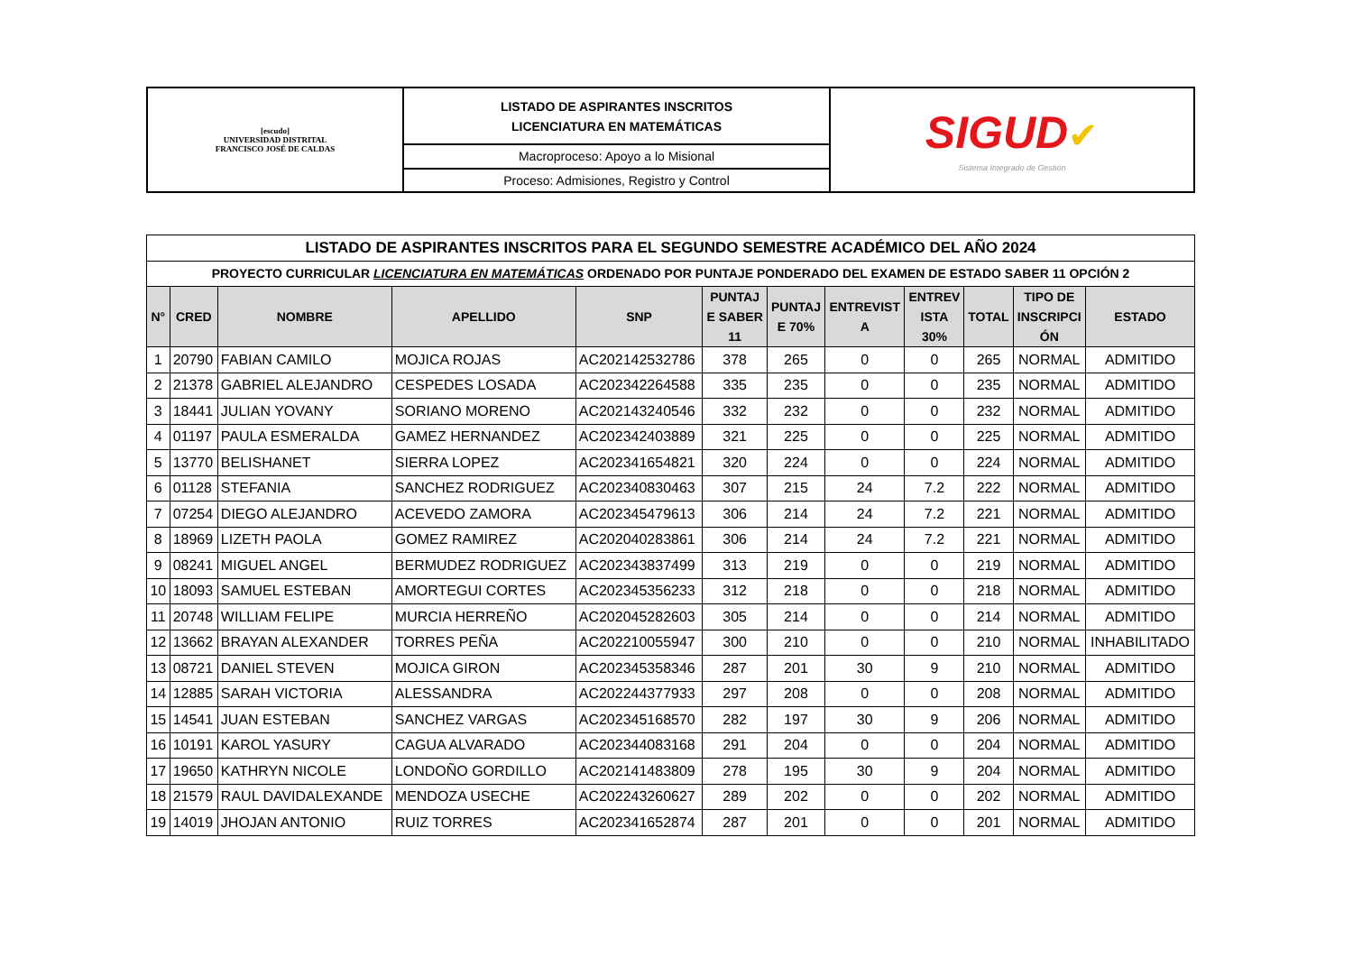| [escudo] UNIVERSIDAD DISTRITAL FRANCISCO JOSÉ DE CALDAS | LISTADO DE ASPIRANTES INSCRITOS LICENCIATURA EN MATEMÁTICAS | SIGUD ✔ Sistema Integrado de Gestión |
| | Macroproceso: Apoyo a lo Misional | |
| | Proceso: Admisiones, Registro y Control | |
| LISTADO DE ASPIRANTES INSCRITOS PARA EL SEGUNDO SEMESTRE ACADÉMICO DEL AÑO 2024 | | | | | | | | | | | |
| PROYECTO CURRICULAR LICENCIATURA EN MATEMÁTICAS ORDENADO POR PUNTAJE PONDERADO DEL EXAMEN DE ESTADO SABER 11 OPCIÓN 2 | | | | | | | | | | | |
| N° | CRED | NOMBRE | APELLIDO | SNP | PUNTAJ E SABER 11 | PUNTAJ E 70% | ENTREVIST A | ENTREV ISTA 30% | TOTAL | TIPO DE INSCRIPCI ÓN | ESTADO |
| 1 | 20790 | FABIAN CAMILO | MOJICA ROJAS | AC202142532786 | 378 | 265 | 0 | 0 | 265 | NORMAL | ADMITIDO |
| 2 | 21378 | GABRIEL ALEJANDRO | CESPEDES LOSADA | AC202342264588 | 335 | 235 | 0 | 0 | 235 | NORMAL | ADMITIDO |
| 3 | 18441 | JULIAN YOVANY | SORIANO MORENO | AC202143240546 | 332 | 232 | 0 | 0 | 232 | NORMAL | ADMITIDO |
| 4 | 01197 | PAULA ESMERALDA | GAMEZ HERNANDEZ | AC202342403889 | 321 | 225 | 0 | 0 | 225 | NORMAL | ADMITIDO |
| 5 | 13770 | BELISHANET | SIERRA LOPEZ | AC202341654821 | 320 | 224 | 0 | 0 | 224 | NORMAL | ADMITIDO |
| 6 | 01128 | STEFANIA | SANCHEZ RODRIGUEZ | AC202340830463 | 307 | 215 | 24 | 7.2 | 222 | NORMAL | ADMITIDO |
| 7 | 07254 | DIEGO ALEJANDRO | ACEVEDO ZAMORA | AC202345479613 | 306 | 214 | 24 | 7.2 | 221 | NORMAL | ADMITIDO |
| 8 | 18969 | LIZETH PAOLA | GOMEZ RAMIREZ | AC202040283861 | 306 | 214 | 24 | 7.2 | 221 | NORMAL | ADMITIDO |
| 9 | 08241 | MIGUEL ANGEL | BERMUDEZ RODRIGUEZ | AC202343837499 | 313 | 219 | 0 | 0 | 219 | NORMAL | ADMITIDO |
| 10 | 18093 | SAMUEL ESTEBAN | AMORTEGUI CORTES | AC202345356233 | 312 | 218 | 0 | 0 | 218 | NORMAL | ADMITIDO |
| 11 | 20748 | WILLIAM FELIPE | MURCIA HERREÑO | AC202045282603 | 305 | 214 | 0 | 0 | 214 | NORMAL | ADMITIDO |
| 12 | 13662 | BRAYAN ALEXANDER | TORRES PEÑA | AC202210055947 | 300 | 210 | 0 | 0 | 210 | NORMAL | INHABILITADO |
| 13 | 08721 | DANIEL STEVEN | MOJICA GIRON | AC202345358346 | 287 | 201 | 30 | 9 | 210 | NORMAL | ADMITIDO |
| 14 | 12885 | SARAH VICTORIA | ALESSANDRA | AC202244377933 | 297 | 208 | 0 | 0 | 208 | NORMAL | ADMITIDO |
| 15 | 14541 | JUAN ESTEBAN | SANCHEZ VARGAS | AC202345168570 | 282 | 197 | 30 | 9 | 206 | NORMAL | ADMITIDO |
| 16 | 10191 | KAROL YASURY | CAGUA ALVARADO | AC202344083168 | 291 | 204 | 0 | 0 | 204 | NORMAL | ADMITIDO |
| 17 | 19650 | KATHRYN NICOLE | LONDOÑO GORDILLO | AC202141483809 | 278 | 195 | 30 | 9 | 204 | NORMAL | ADMITIDO |
| 18 | 21579 | RAUL DAVIDALEXANDE | MENDOZA USECHE | AC202243260627 | 289 | 202 | 0 | 0 | 202 | NORMAL | ADMITIDO |
| 19 | 14019 | JHOJAN ANTONIO | RUIZ TORRES | AC202341652874 | 287 | 201 | 0 | 0 | 201 | NORMAL | ADMITIDO |